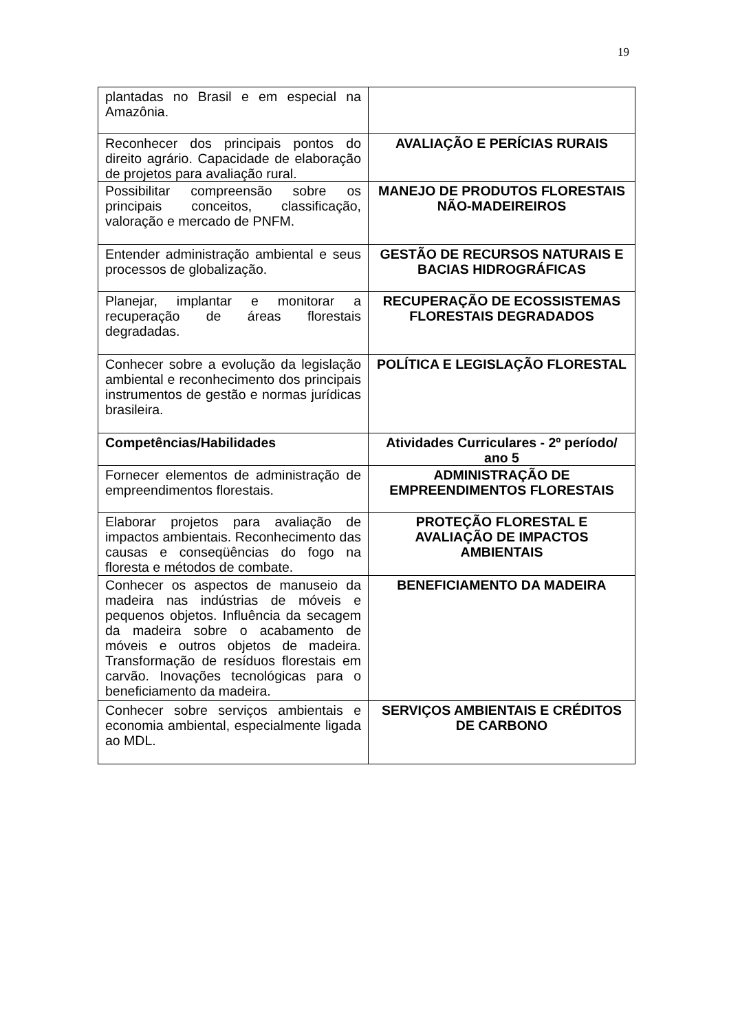19
| plantadas no Brasil e em especial na Amazônia. | |
| Reconhecer dos principais pontos do direito agrário. Capacidade de elaboração de projetos para avaliação rural. | AVALIAÇÃO E PERÍCIAS RURAIS |
| Possibilitar compreensão sobre os principais conceitos, classificação, valoração e mercado de PNFM. | MANEJO DE PRODUTOS FLORESTAIS NÃO-MADEIREIROS |
| Entender administração ambiental e seus processos de globalização. | GESTÃO DE RECURSOS NATURAIS E BACIAS HIDROGRÁFICAS |
| Planejar, implantar e monitorar a recuperação de áreas florestais degradadas. | RECUPERAÇÃO DE ECOSSISTEMAS FLORESTAIS DEGRADADOS |
| Conhecer sobre a evolução da legislação ambiental e reconhecimento dos principais instrumentos de gestão e normas jurídicas brasileira. | POLÍTICA E LEGISLAÇÃO FLORESTAL |
| Competências/Habilidades | Atividades Curriculares - 2º período/ ano 5 |
| Fornecer elementos de administração de empreendimentos florestais. | ADMINISTRAÇÃO DE EMPREENDIMENTOS FLORESTAIS |
| Elaborar projetos para avaliação de impactos ambientais. Reconhecimento das causas e conseqüências do fogo na floresta e métodos de combate. | PROTEÇÃO FLORESTAL E AVALIAÇÃO DE IMPACTOS AMBIENTAIS |
| Conhecer os aspectos de manuseio da madeira nas indústrias de móveis e pequenos objetos. Influência da secagem da madeira sobre o acabamento de móveis e outros objetos de madeira. Transformação de resíduos florestais em carvão. Inovações tecnológicas para o beneficiamento da madeira. | BENEFICIAMENTO DA MADEIRA |
| Conhecer sobre serviços ambientais e economia ambiental, especialmente ligada ao MDL. | SERVIÇOS AMBIENTAIS E CRÉDITOS DE CARBONO |